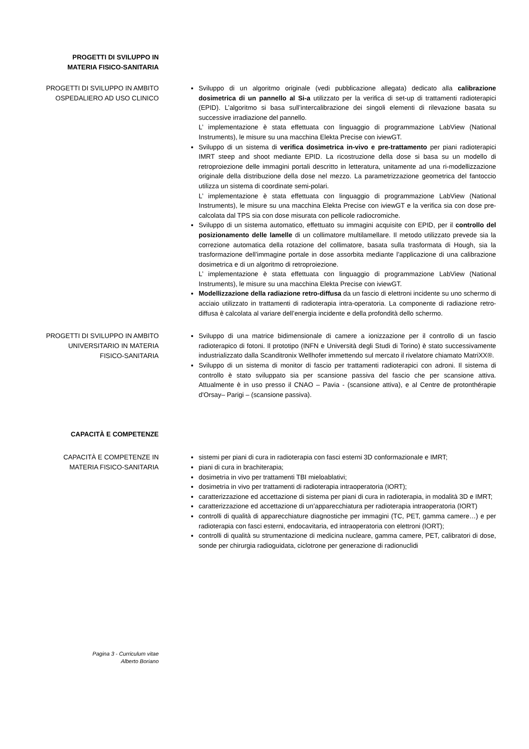PROGETTI DI SVILUPPO IN
MATERIA FISICO-SANITARIA
PROGETTI DI SVILUPPO IN AMBITO
OSPEDALIERO AD USO CLINICO
Sviluppo di un algoritmo originale (vedi pubblicazione allegata) dedicato alla calibrazione dosimetrica di un pannello al Si-a utilizzato per la verifica di set-up di trattamenti radioterapici (EPID). L’algoritmo si basa sull’intercalibrazione dei singoli elementi di rilevazione basata su successive irradiazione del pannello.
L’ implementazione è stata effettuata con linguaggio di programmazione LabView (National Instruments), le misure su una macchina Elekta Precise con iviewGT.
Sviluppo di un sistema di verifica dosimetrica in-vivo e pre-trattamento per piani radioterapici IMRT steep and shoot mediante EPID. La ricostruzione della dose si basa su un modello di retroproiezione delle immagini portali descritto in letteratura, unitamente ad una ri-modellizzazione originale della distribuzione della dose nel mezzo. La parametrizzazione geometrica del fantoccio utilizza un sistema di coordinate semi-polari.
L’ implementazione è stata effettuata con linguaggio di programmazione LabView (National Instruments), le misure su una macchina Elekta Precise con iviewGT e la verifica sia con dose pre-calcolata dal TPS sia con dose misurata con pellicole radiocromiche.
Sviluppo di un sistema automatico, effettuato su immagini acquisite con EPID, per il controllo del posizionamento delle lamelle di un collimatore multilamellare. Il metodo utilizzato prevede sia la correzione automatica della rotazione del collimatore, basata sulla trasformata di Hough, sia la trasformazione dell’immagine portale in dose assorbita mediante l’applicazione di una calibrazione dosimetrica e di un algoritmo di retroproiezione.
L’ implementazione è stata effettuata con linguaggio di programmazione LabView (National Instruments), le misure su una macchina Elekta Precise con iviewGT.
Modellizzazione della radiazione retro-diffusa da un fascio di elettroni incidente su uno schermo di acciaio utilizzato in trattamenti di radioterapia intra-operatoria. La componente di radiazione retro-diffusa è calcolata al variare dell’energia incidente e della profondità dello schermo.
PROGETTI DI SVILUPPO IN AMBITO
UNIVERSITARIO IN MATERIA
FISICO-SANITARIA
Sviluppo di una matrice bidimensionale di camere a ionizzazione per il controllo di un fascio radioterapico di fotoni. Il prototipo (INFN e Università degli Studi di Torino) è stato successivamente industrializzato dalla Scanditronix Wellhofer immettendo sul mercato il rivelatore chiamato MatriXX®.
Sviluppo di un sistema di monitor di fascio per trattamenti radioterapici con adroni. Il sistema di controllo è stato sviluppato sia per scansione passiva del fascio che per scansione attiva. Attualmente è in uso presso il CNAO – Pavia - (scansione attiva), e al Centre de protonthérapie d'Orsay– Parigi – (scansione passiva).
CAPACITÀ E COMPETENZE
CAPACITÀ E COMPETENZE IN
MATERIA FISICO-SANITARIA
sistemi per piani di cura in radioterapia con fasci esterni 3D conformazionale e IMRT;
piani di cura in brachiterapia;
dosimetria in vivo per trattamenti TBI mieloablativi;
dosimetria in vivo per trattamenti di radioterapia intraoperatoria (IORT);
caratterizzazione ed accettazione di sistema per piani di cura in radioterapia, in modalità 3D e IMRT;
caratterizzazione ed accettazione di un’apparecchiatura per radioterapia intraoperatoria (IORT)
controlli di qualità di apparecchiature diagnostiche per immagini (TC, PET, gamma camere…) e per radioterapia con fasci esterni, endocavitaria, ed intraoperatoria con elettroni (IORT);
controlli di qualità su strumentazione di medicina nucleare, gamma camere, PET, calibratori di dose, sonde per chirurgia radioguidata, ciclotrone per generazione di radionuclidi
Pagina 3 - Curriculum vitae
Alberto Boriano